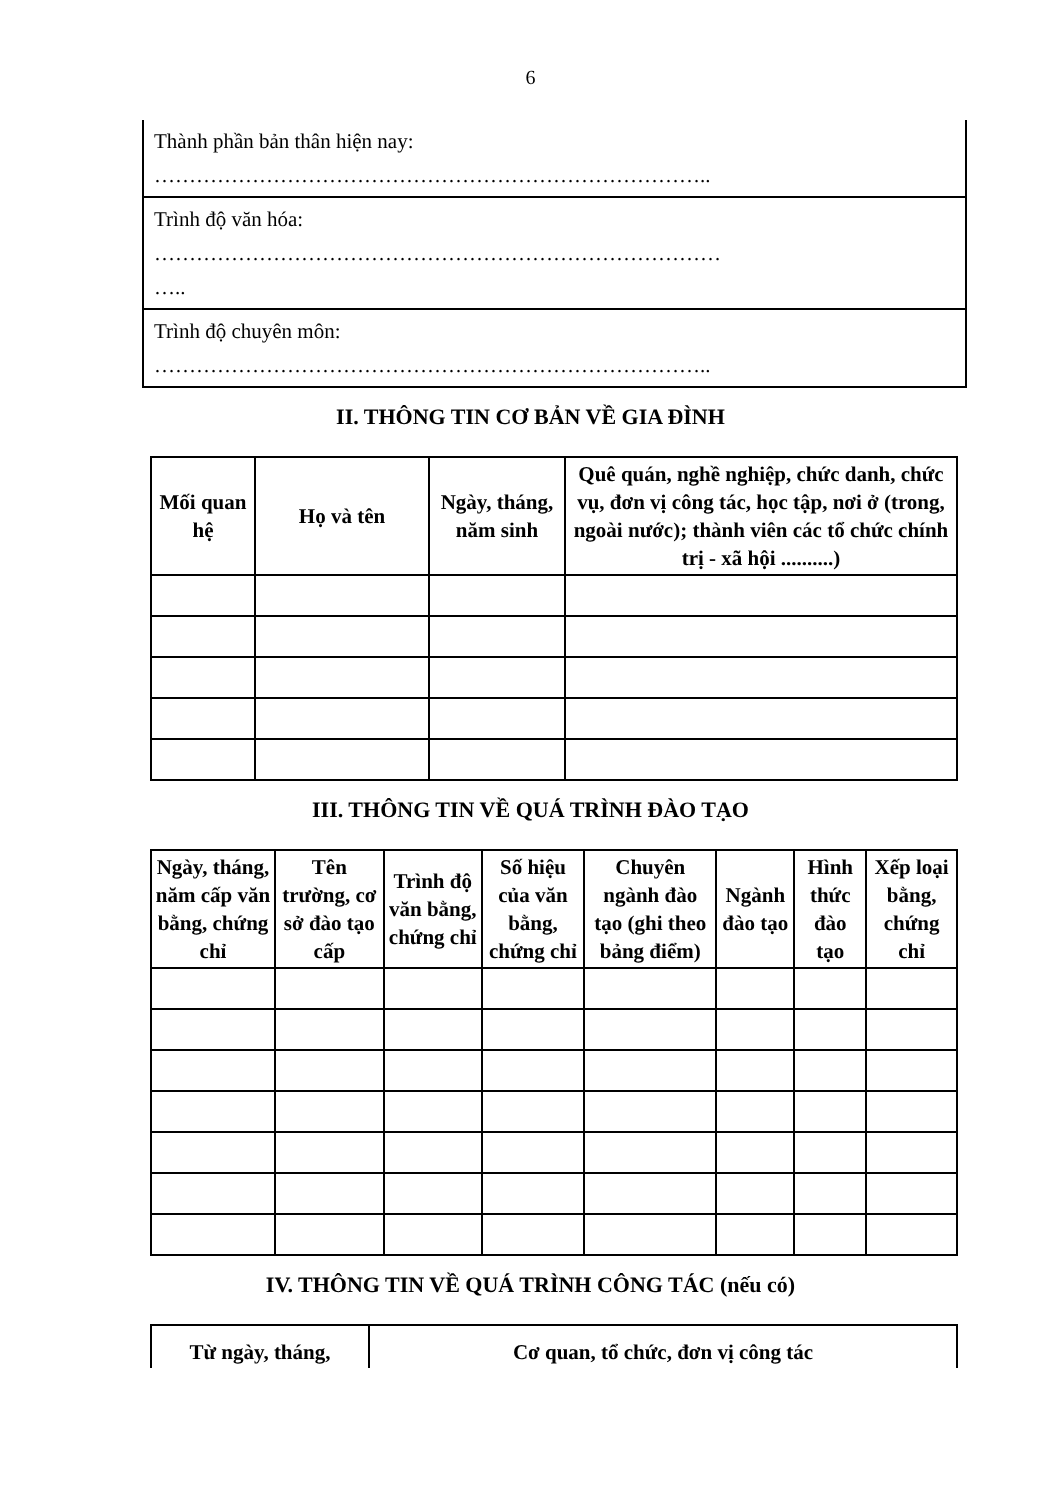6
| Thành phần bản thân hiện nay: …………………………………………………………………….. |
| Trình độ văn hóa: ……………………………………………………………………… ….. |
| Trình độ chuyên môn: …………………………………………………………………….. |
II. THÔNG TIN CƠ BẢN VỀ GIA ĐÌNH
| Mối quan hệ | Họ và tên | Ngày, tháng, năm sinh | Quê quán, nghề nghiệp, chức danh, chức vụ, đơn vị công tác, học tập, nơi ở (trong, ngoài nước); thành viên các tổ chức chính trị - xã hội ..........) |
| --- | --- | --- | --- |
III. THÔNG TIN VỀ QUÁ TRÌNH ĐÀO TẠO
| Ngày, tháng, năm cấp văn bằng, chứng chỉ | Tên trường, cơ sở đào tạo cấp | Trình độ văn bằng, chứng chỉ | Số hiệu của văn bằng, chứng chỉ | Chuyên ngành đào tạo (ghi theo bảng điểm) | Ngành đào tạo | Hình thức đào tạo | Xếp loại bằng, chứng chỉ |
| --- | --- | --- | --- | --- | --- | --- | --- |
IV. THÔNG TIN VỀ QUÁ TRÌNH CÔNG TÁC (nếu có)
| Từ ngày, tháng, | Cơ quan, tổ chức, đơn vị công tác |
| --- | --- |